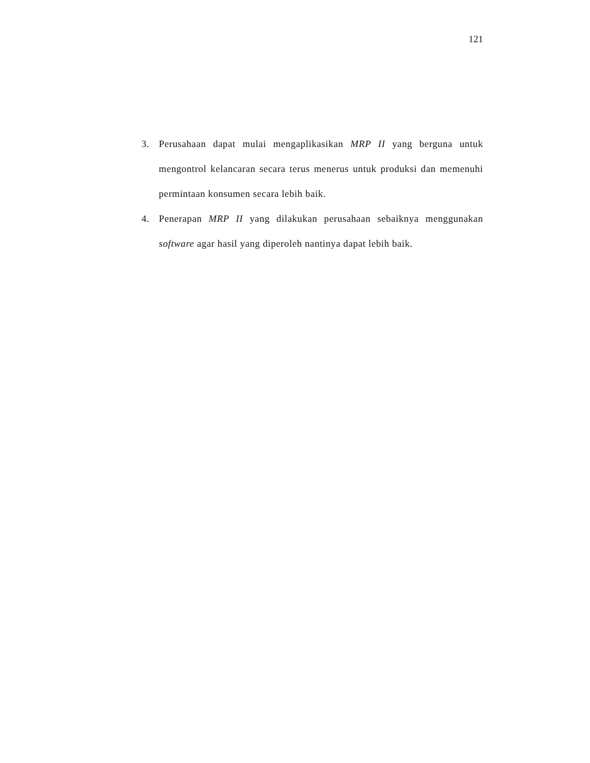121
3. Perusahaan dapat mulai mengaplikasikan MRP II yang berguna untuk mengontrol kelancaran secara terus menerus untuk produksi dan memenuhi permintaan konsumen secara lebih baik.
4. Penerapan MRP II yang dilakukan perusahaan sebaiknya menggunakan software agar hasil yang diperoleh nantinya dapat lebih baik.